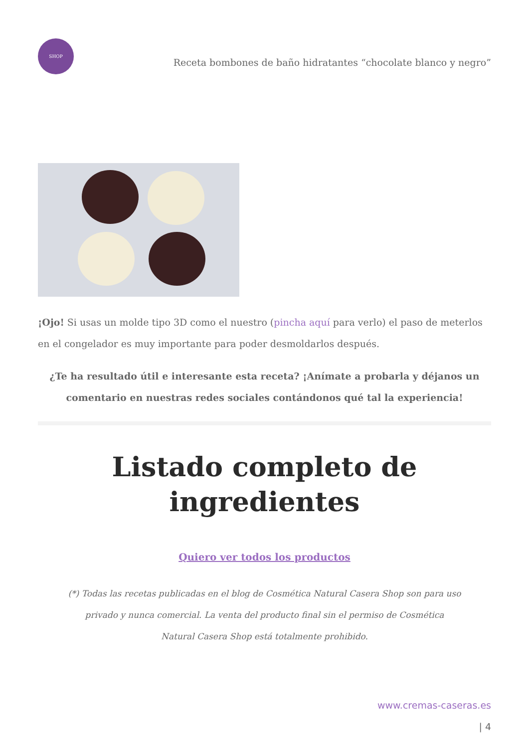SHOP
Receta bombones de baño hidratantes “chocolate blanco y negro”
¡Ojo! Si usas un molde tipo 3D como el nuestro (pincha aquí para verlo) el paso de meterlos en el congelador es muy importante para poder desmoldarlos después.
¿Te ha resultado útil e interesante esta receta? ¡Anímate a probarla y déjanos un comentario en nuestras redes sociales contándonos qué tal la experiencia!
Listado completo de ingredientes
Quiero ver todos los productos
(*) Todas las recetas publicadas en el blog de Cosmética Natural Casera Shop son para uso privado y nunca comercial. La venta del producto final sin el permiso de Cosmética Natural Casera Shop está totalmente prohibido.
www.cremas-caseras.es
| 4